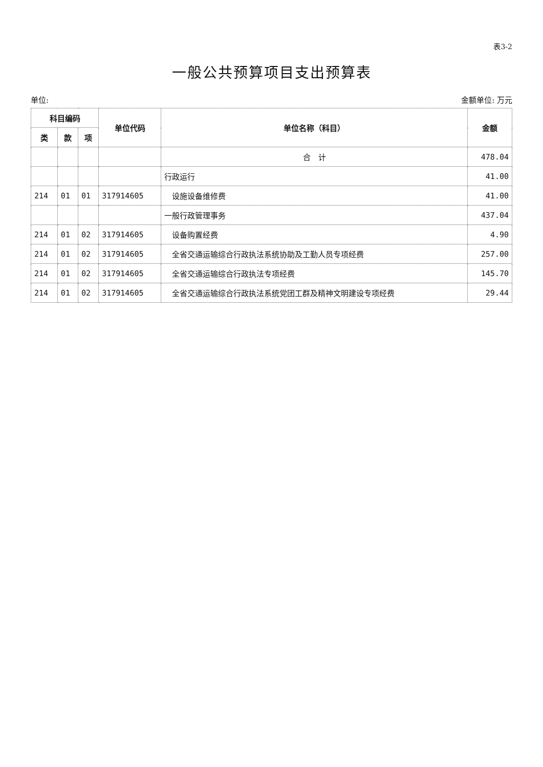表3-2
一般公共预算项目支出预算表
单位: 金额单位: 万元
| 科目编码 | | | 单位代码 | 单位名称（科目） | 金额 |
| --- | --- | --- | --- | --- | --- |
| 类 | 款 | 项 | | | |
| | | | | 合 计 | 478.04 |
| | | | | 行政运行 | 41.00 |
| 214 | 01 | 01 | 317914605 | 设施设备维修费 | 41.00 |
| | | | | 一般行政管理事务 | 437.04 |
| 214 | 01 | 02 | 317914605 | 设备购置经费 | 4.90 |
| 214 | 01 | 02 | 317914605 | 全省交通运输综合行政执法系统协助及工勤人员专项经费 | 257.00 |
| 214 | 01 | 02 | 317914605 | 全省交通运输综合行政执法专项经费 | 145.70 |
| 214 | 01 | 02 | 317914605 | 全省交通运输综合行政执法系统党团工群及精神文明建设专项经费 | 29.44 |